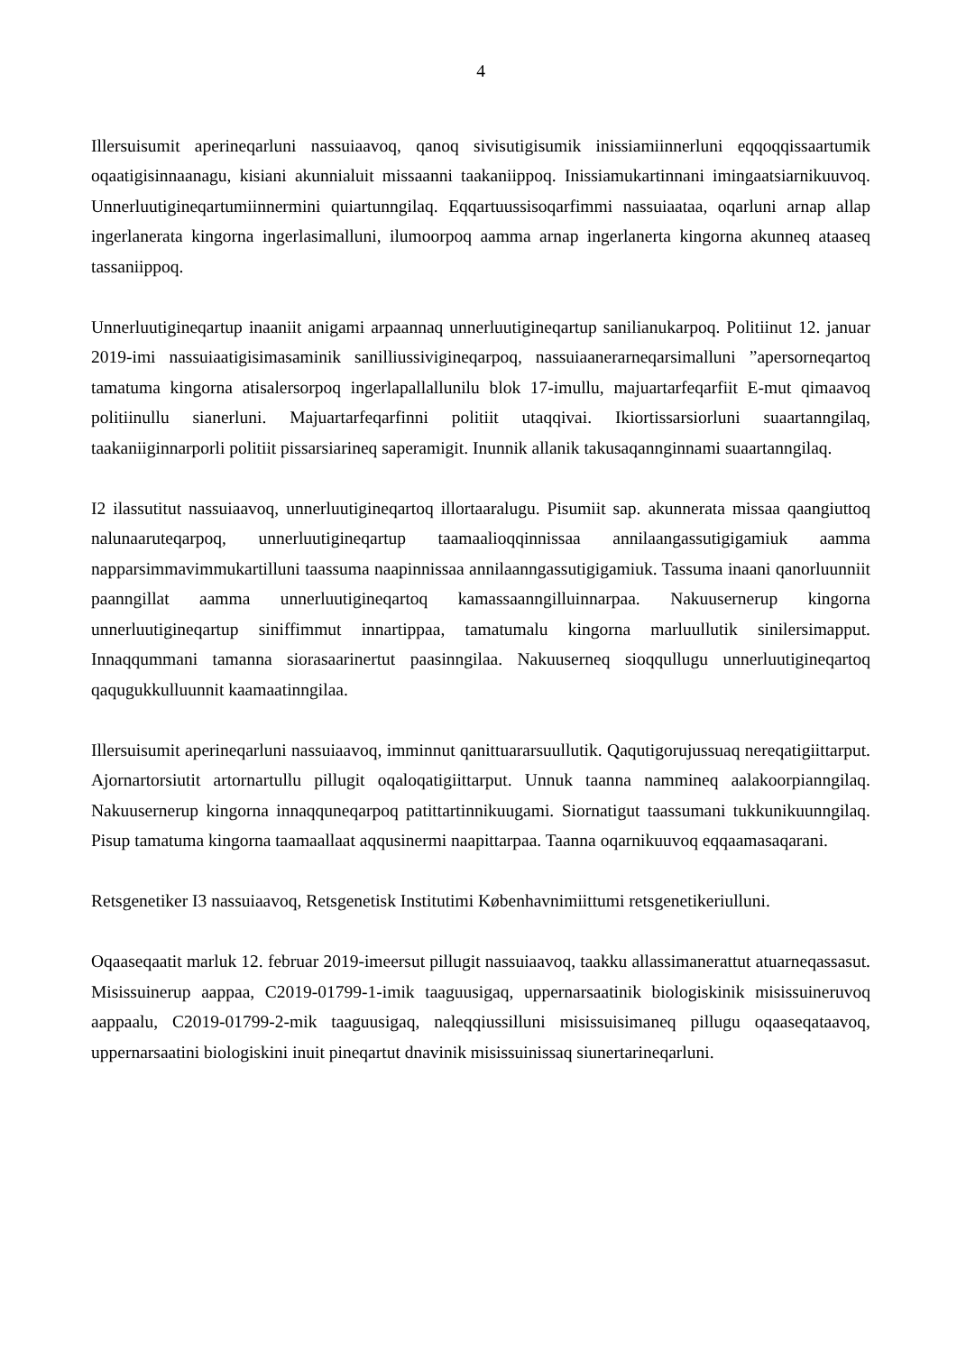4
Illersuisumit aperineqarluni nassuiaavoq, qanoq sivisutigisumik inissiamiinnerluni eqqoqqissaartumik oqaatigisinnaanagu, kisiani akunnialuit missaanni taakaniippoq. Inissi­amukartinnani imingaatsiarnikuuvoq. Unnerluutigineqartumiinnermini quiartunngilaq. Eqqartuussisoqarfimmi nassuiaataa, oqarluni arnap allap ingerlanerata kingorna ingerlasimal­luni, ilumoorpoq aamma arnap ingerlanerta kingorna akunneq ataaseq tassaniippoq.
Unnerluutigineqartup inaaniit anigami arpaannaq unnerluutigineqartup sanilianukarpoq. Politiinut 12. januar 2019-imi nassuiaatigisimasaminik sanilliussivigineqarpoq, nassui­aanerarneqarsimalluni ”apersorneqartoq tamatuma kingorna atisalersorpoq ingerlapallal­lunilu blok 17-imullu, majuartarfeqarfiit E-mut qimaavoq politiinullu sianerluni. Ma­juartarfeqarfinni politiit utaqqivai. Ikiortissarsiorluni suaartanngilaq, taakaniiginnarporli politiit pissarsiarineq saperamigit. Inunnik allanik takusaqannginnami suaartanngilaq.
I2 ilassutitut nassuiaavoq, unnerluutigineqartoq illortaaralugu. Pisumiit sap. akunnerata missaa qaangiuttoq nalunaaruteqarpoq, unnerluutigineqartup taamaalioqqinnissaa an­nilaangassutigigamiuk aamma napparsimmavimmukartilluni taassuma naapinnissaa an­nilaanngassutigigamiuk. Tassuma inaani qanorluunniit paanngillat aamma unnerluutigi­neqartoq kamassaanngilluinnarpaa. Nakuusernerup kingorna unnerluutigineqartup siniffim­mut innartippaa, tamatumalu kingorna marluullutik sinilersimapput. Innaqqummani tamanna siorasaarinertut paasinngilaa. Nakuuserneq sioqqullugu unnerluutigineqartoq qaquguk­kulluunnit kaamaatinngilaa.
Illersuisumit aperineqarluni nassuiaavoq, imminnut qanittuararsuullutik. Qaqutigorujussuaq nereqatigiittarput. Ajornartorsiutit artornartullu pillugit oqaloqatigiittarput. Unnuk taanna nammineq aalakoorpianngilaq. Nakuusernerup kingorna innaqquneqarpoq patittartin­nikuugami. Siornatigut taassumani tukkunikuunngilaq. Pisup tamatuma kingorna taamaallaat aqqusinermi naapittarpaa. Taanna oqarnikuuvoq eqqaamasaqarani.
Retsgenetiker I3 nassuiaavoq, Retsgenetisk Institutimi Københavnimiittumi retsgenetikeri­ulluni.
Oqaaseqaatit marluk 12. februar 2019-imeersut pillugit nassuiaavoq, taakku allassimanerattut atuarneqassasut. Misissuinerup aappaa, C2019-01799-1-imik taaguusigaq, uppernarsaatinik biologiskinik misissuineruvoq aappaalu, C2019-01799-2-mik taaguusigaq, naleqqiussilluni misissuisimaneq pillugu oqaaseqataavoq, uppernarsaatini biologiskini inuit pineqartut dna­vinik misissuinissaq siunertarineqarluni.